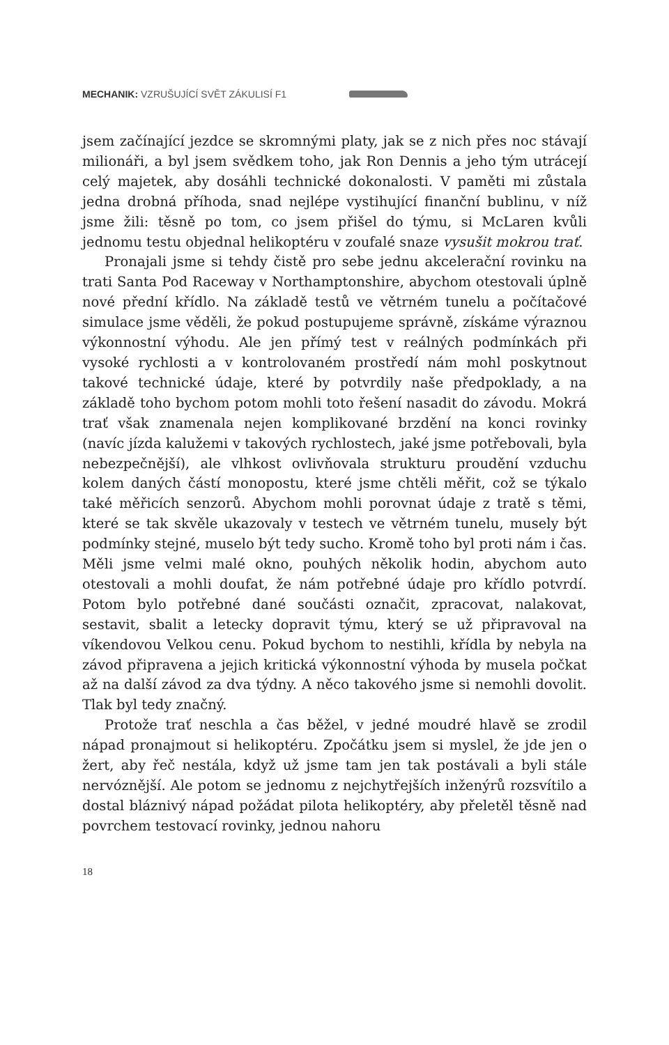MECHANIK: VZRUŠUJÍCÍ SVĚT ZÁKULISÍ F1
jsem začínající jezdce se skromnými platy, jak se z nich přes noc stávají milionáři, a byl jsem svědkem toho, jak Ron Dennis a jeho tým utrácejí celý majetek, aby dosáhli technické dokonalosti. V paměti mi zůstala jedna drobná příhoda, snad nejlépe vystihující finanční bublinu, v níž jsme žili: těsně po tom, co jsem přišel do týmu, si McLaren kvůli jednomu testu objednal helikoptéru v zoufalé snaze vysušit mokrou trať.
Pronajali jsme si tehdy čistě pro sebe jednu akcelerační rovinku na trati Santa Pod Raceway v Northamptonshire, abychom otestovali úplně nové přední křídlo. Na základě testů ve větrném tunelu a počítačové simulace jsme věděli, že pokud postupujeme správně, získáme výraznou výkonnostní výhodu. Ale jen přímý test v reálných podmínkách při vysoké rychlosti a v kontrolovaném prostředí nám mohl poskytnout takové technické údaje, které by potvrdily naše předpoklady, a na základě toho bychom potom mohli toto řešení nasadit do závodu. Mokrá trať však znamenala nejen komplikované brzdění na konci rovinky (navíc jízda kalužemi v takových rychlostech, jaké jsme potřebovali, byla nebezpečnější), ale vlhkost ovlivňovala strukturu proudění vzduchu kolem daných částí monopostu, které jsme chtěli měřit, což se týkalo také měřicích senzorů. Abychom mohli porovnat údaje z tratě s těmi, které se tak skvěle ukazovaly v testech ve větrném tunelu, musely být podmínky stejné, muselo být tedy sucho. Kromě toho byl proti nám i čas. Měli jsme velmi malé okno, pouhých několik hodin, abychom auto otestovali a mohli doufat, že nám potřebné údaje pro křídlo potvrdí. Potom bylo potřebné dané součásti označit, zpracovat, nalakovat, sestavit, sbalit a letecky dopravit týmu, který se už připravoval na víkendovou Velkou cenu. Pokud bychom to nestihli, křídla by nebyla na závod připravena a jejich kritická výkonnostní výhoda by musela počkat až na další závod za dva týdny. A něco takového jsme si nemohli dovolit. Tlak byl tedy značný.
Protože trať neschla a čas běžel, v jedné moudré hlavě se zrodil nápad pronajmout si helikoptéru. Zpočátku jsem si myslel, že jde jen o žert, aby řeč nestála, když už jsme tam jen tak postávali a byli stále nervóznější. Ale potom se jednomu z nejchytřejších inženýrů rozsvítilo a dostal bláznivý nápad požádat pilota helikoptéry, aby přeletěl těsně nad povrchem testovací rovinky, jednou nahoru
18